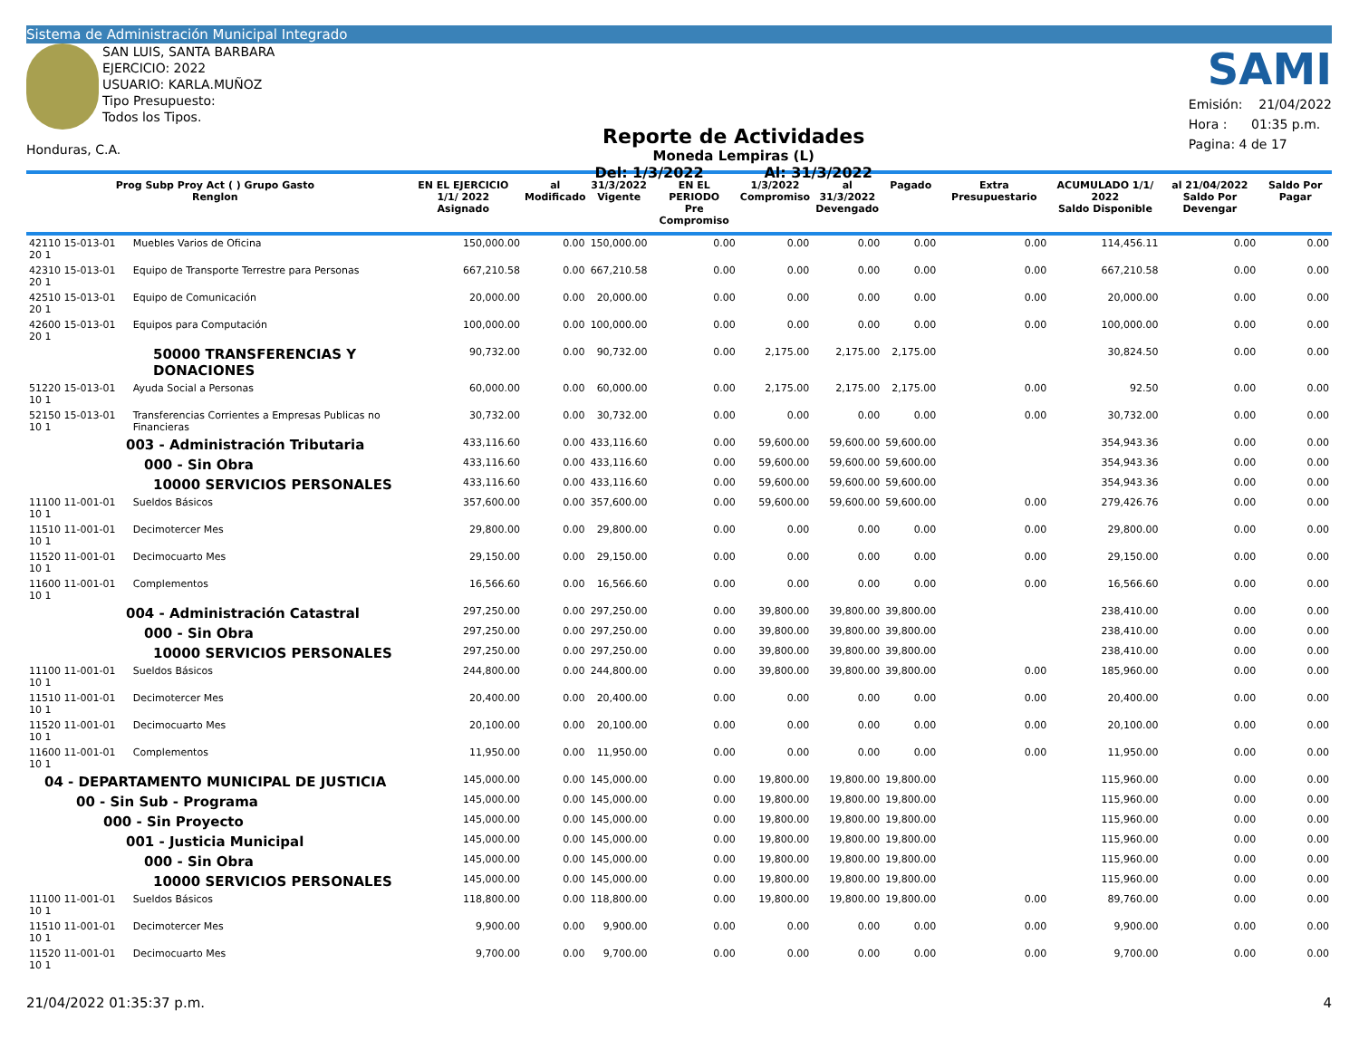Sistema de Administración Municipal Integrado
SAN LUIS, SANTA BARBARA
EJERCICIO: 2022
USUARIO: KARLA.MUÑOZ
Tipo Presupuesto: Todos los Tipos.
Honduras, C.A.
Reporte de Actividades
Moneda Lempiras (L)
Del: 1/3/2022 Al: 31/3/2022
SAMI
Emisión: 21/04/2022
Hora : 01:35 p.m.
Pagina: 4 de 17
| Prog Subp Proy Act ( ) Grupo Gasto Renglon | | EN EL EJERCICIO 1/1/ 2022 Asignado | al Modificado | 31/3/2022 Vigente | EN EL PERIODO Pre Compromiso | 1/3/2022 Compromiso | al 31/3/2022 Devengado | Pagado | Extra Presupuestario | ACUMULADO 1/1/ 2022 Saldo Disponible | al 21/04/2022 Saldo Por Devengar | Saldo Por Pagar |
| --- | --- | --- | --- | --- | --- | --- | --- | --- | --- | --- | --- | --- |
| 42110 15-013-01 20 1 | Muebles Varios de Oficina | 150,000.00 | 0.00 | 150,000.00 | 0.00 | 0.00 | 0.00 | 0.00 | 0.00 | 114,456.11 | 0.00 | 0.00 |
| 42310 15-013-01 20 1 | Equipo de Transporte Terrestre para Personas | 667,210.58 | 0.00 | 667,210.58 | 0.00 | 0.00 | 0.00 | 0.00 | 0.00 | 667,210.58 | 0.00 | 0.00 |
| 42510 15-013-01 20 1 | Equipo de Comunicación | 20,000.00 | 0.00 | 20,000.00 | 0.00 | 0.00 | 0.00 | 0.00 | 0.00 | 20,000.00 | 0.00 | 0.00 |
| 42600 15-013-01 20 1 | Equipos para Computación | 100,000.00 | 0.00 | 100,000.00 | 0.00 | 0.00 | 0.00 | 0.00 | 0.00 | 100,000.00 | 0.00 | 0.00 |
| 50000 TRANSFERENCIAS Y DONACIONES | | 90,732.00 | 0.00 | 90,732.00 | 0.00 | 2,175.00 | 2,175.00 | 2,175.00 | | 30,824.50 | 0.00 | 0.00 |
| 51220 15-013-01 10 1 | Ayuda Social a Personas | 60,000.00 | 0.00 | 60,000.00 | 0.00 | 2,175.00 | 2,175.00 | 2,175.00 | 0.00 | 92.50 | 0.00 | 0.00 |
| 52150 15-013-01 10 1 | Transferencias Corrientes a Empresas Publicas no Financieras | 30,732.00 | 0.00 | 30,732.00 | 0.00 | 0.00 | 0.00 | 0.00 | 0.00 | 30,732.00 | 0.00 | 0.00 |
| 003 - Administración Tributaria | | 433,116.60 | 0.00 | 433,116.60 | 0.00 | 59,600.00 | 59,600.00 | 59,600.00 | | 354,943.36 | 0.00 | 0.00 |
| 000 - Sin Obra | | 433,116.60 | 0.00 | 433,116.60 | 0.00 | 59,600.00 | 59,600.00 | 59,600.00 | | 354,943.36 | 0.00 | 0.00 |
| 10000 SERVICIOS PERSONALES | | 433,116.60 | 0.00 | 433,116.60 | 0.00 | 59,600.00 | 59,600.00 | 59,600.00 | | 354,943.36 | 0.00 | 0.00 |
| 11100 11-001-01 10 1 | Sueldos Básicos | 357,600.00 | 0.00 | 357,600.00 | 0.00 | 59,600.00 | 59,600.00 | 59,600.00 | 0.00 | 279,426.76 | 0.00 | 0.00 |
| 11510 11-001-01 10 1 | Decimotercer Mes | 29,800.00 | 0.00 | 29,800.00 | 0.00 | 0.00 | 0.00 | 0.00 | 0.00 | 29,800.00 | 0.00 | 0.00 |
| 11520 11-001-01 10 1 | Decimocuarto Mes | 29,150.00 | 0.00 | 29,150.00 | 0.00 | 0.00 | 0.00 | 0.00 | 0.00 | 29,150.00 | 0.00 | 0.00 |
| 11600 11-001-01 10 1 | Complementos | 16,566.60 | 0.00 | 16,566.60 | 0.00 | 0.00 | 0.00 | 0.00 | 0.00 | 16,566.60 | 0.00 | 0.00 |
| 004 - Administración Catastral | | 297,250.00 | 0.00 | 297,250.00 | 0.00 | 39,800.00 | 39,800.00 | 39,800.00 | | 238,410.00 | 0.00 | 0.00 |
| 000 - Sin Obra | | 297,250.00 | 0.00 | 297,250.00 | 0.00 | 39,800.00 | 39,800.00 | 39,800.00 | | 238,410.00 | 0.00 | 0.00 |
| 10000 SERVICIOS PERSONALES | | 297,250.00 | 0.00 | 297,250.00 | 0.00 | 39,800.00 | 39,800.00 | 39,800.00 | | 238,410.00 | 0.00 | 0.00 |
| 11100 11-001-01 10 1 | Sueldos Básicos | 244,800.00 | 0.00 | 244,800.00 | 0.00 | 39,800.00 | 39,800.00 | 39,800.00 | 0.00 | 185,960.00 | 0.00 | 0.00 |
| 11510 11-001-01 10 1 | Decimotercer Mes | 20,400.00 | 0.00 | 20,400.00 | 0.00 | 0.00 | 0.00 | 0.00 | 0.00 | 20,400.00 | 0.00 | 0.00 |
| 11520 11-001-01 10 1 | Decimocuarto Mes | 20,100.00 | 0.00 | 20,100.00 | 0.00 | 0.00 | 0.00 | 0.00 | 0.00 | 20,100.00 | 0.00 | 0.00 |
| 11600 11-001-01 10 1 | Complementos | 11,950.00 | 0.00 | 11,950.00 | 0.00 | 0.00 | 0.00 | 0.00 | 0.00 | 11,950.00 | 0.00 | 0.00 |
| 04 - DEPARTAMENTO MUNICIPAL DE JUSTICIA | | 145,000.00 | 0.00 | 145,000.00 | 0.00 | 19,800.00 | 19,800.00 | 19,800.00 | | 115,960.00 | 0.00 | 0.00 |
| 00 - Sin Sub - Programa | | 145,000.00 | 0.00 | 145,000.00 | 0.00 | 19,800.00 | 19,800.00 | 19,800.00 | | 115,960.00 | 0.00 | 0.00 |
| 000 - Sin Proyecto | | 145,000.00 | 0.00 | 145,000.00 | 0.00 | 19,800.00 | 19,800.00 | 19,800.00 | | 115,960.00 | 0.00 | 0.00 |
| 001 - Justicia Municipal | | 145,000.00 | 0.00 | 145,000.00 | 0.00 | 19,800.00 | 19,800.00 | 19,800.00 | | 115,960.00 | 0.00 | 0.00 |
| 000 - Sin Obra | | 145,000.00 | 0.00 | 145,000.00 | 0.00 | 19,800.00 | 19,800.00 | 19,800.00 | | 115,960.00 | 0.00 | 0.00 |
| 10000 SERVICIOS PERSONALES | | 145,000.00 | 0.00 | 145,000.00 | 0.00 | 19,800.00 | 19,800.00 | 19,800.00 | | 115,960.00 | 0.00 | 0.00 |
| 11100 11-001-01 10 1 | Sueldos Básicos | 118,800.00 | 0.00 | 118,800.00 | 0.00 | 19,800.00 | 19,800.00 | 19,800.00 | 0.00 | 89,760.00 | 0.00 | 0.00 |
| 11510 11-001-01 10 1 | Decimotercer Mes | 9,900.00 | 0.00 | 9,900.00 | 0.00 | 0.00 | 0.00 | 0.00 | 0.00 | 9,900.00 | 0.00 | 0.00 |
| 11520 11-001-01 10 1 | Decimocuarto Mes | 9,700.00 | 0.00 | 9,700.00 | 0.00 | 0.00 | 0.00 | 0.00 | 0.00 | 9,700.00 | 0.00 | 0.00 |
21/04/2022 01:35:37 p.m. 4